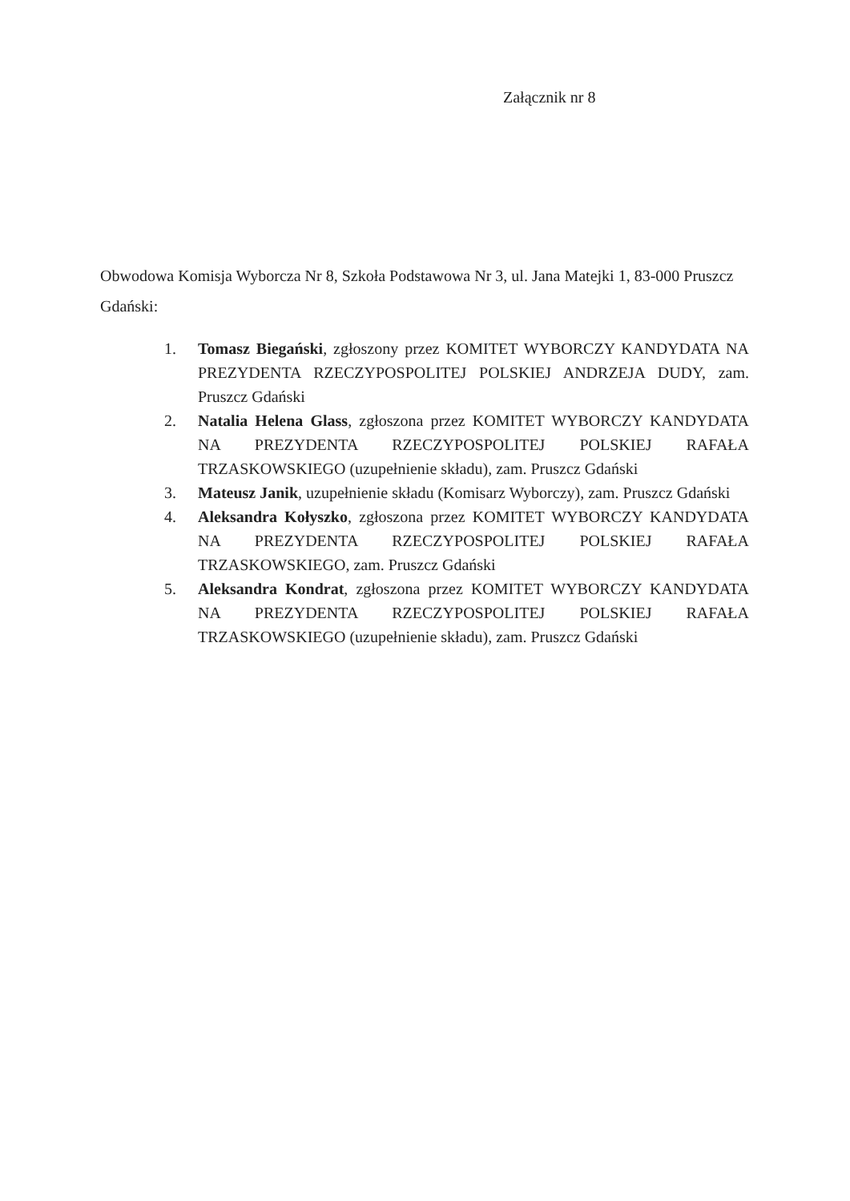Załącznik nr 8
Obwodowa Komisja Wyborcza Nr 8, Szkoła Podstawowa Nr 3, ul. Jana Matejki 1, 83-000 Pruszcz Gdański:
1. Tomasz Biegański, zgłoszony przez KOMITET WYBORCZY KANDYDATA NA PREZYDENTA RZECZYPOSPOLITEJ POLSKIEJ ANDRZEJA DUDY, zam. Pruszcz Gdański
2. Natalia Helena Glass, zgłoszona przez KOMITET WYBORCZY KANDYDATA NA PREZYDENTA RZECZYPOSPOLITEJ POLSKIEJ RAFAŁA TRZASKOWSKIEGO (uzupełnienie składu), zam. Pruszcz Gdański
3. Mateusz Janik, uzupełnienie składu (Komisarz Wyborczy), zam. Pruszcz Gdański
4. Aleksandra Kołyszko, zgłoszona przez KOMITET WYBORCZY KANDYDATA NA PREZYDENTA RZECZYPOSPOLITEJ POLSKIEJ RAFAŁA TRZASKOWSKIEGO, zam. Pruszcz Gdański
5. Aleksandra Kondrat, zgłoszona przez KOMITET WYBORCZY KANDYDATA NA PREZYDENTA RZECZYPOSPOLITEJ POLSKIEJ RAFAŁA TRZASKOWSKIEGO (uzupełnienie składu), zam. Pruszcz Gdański